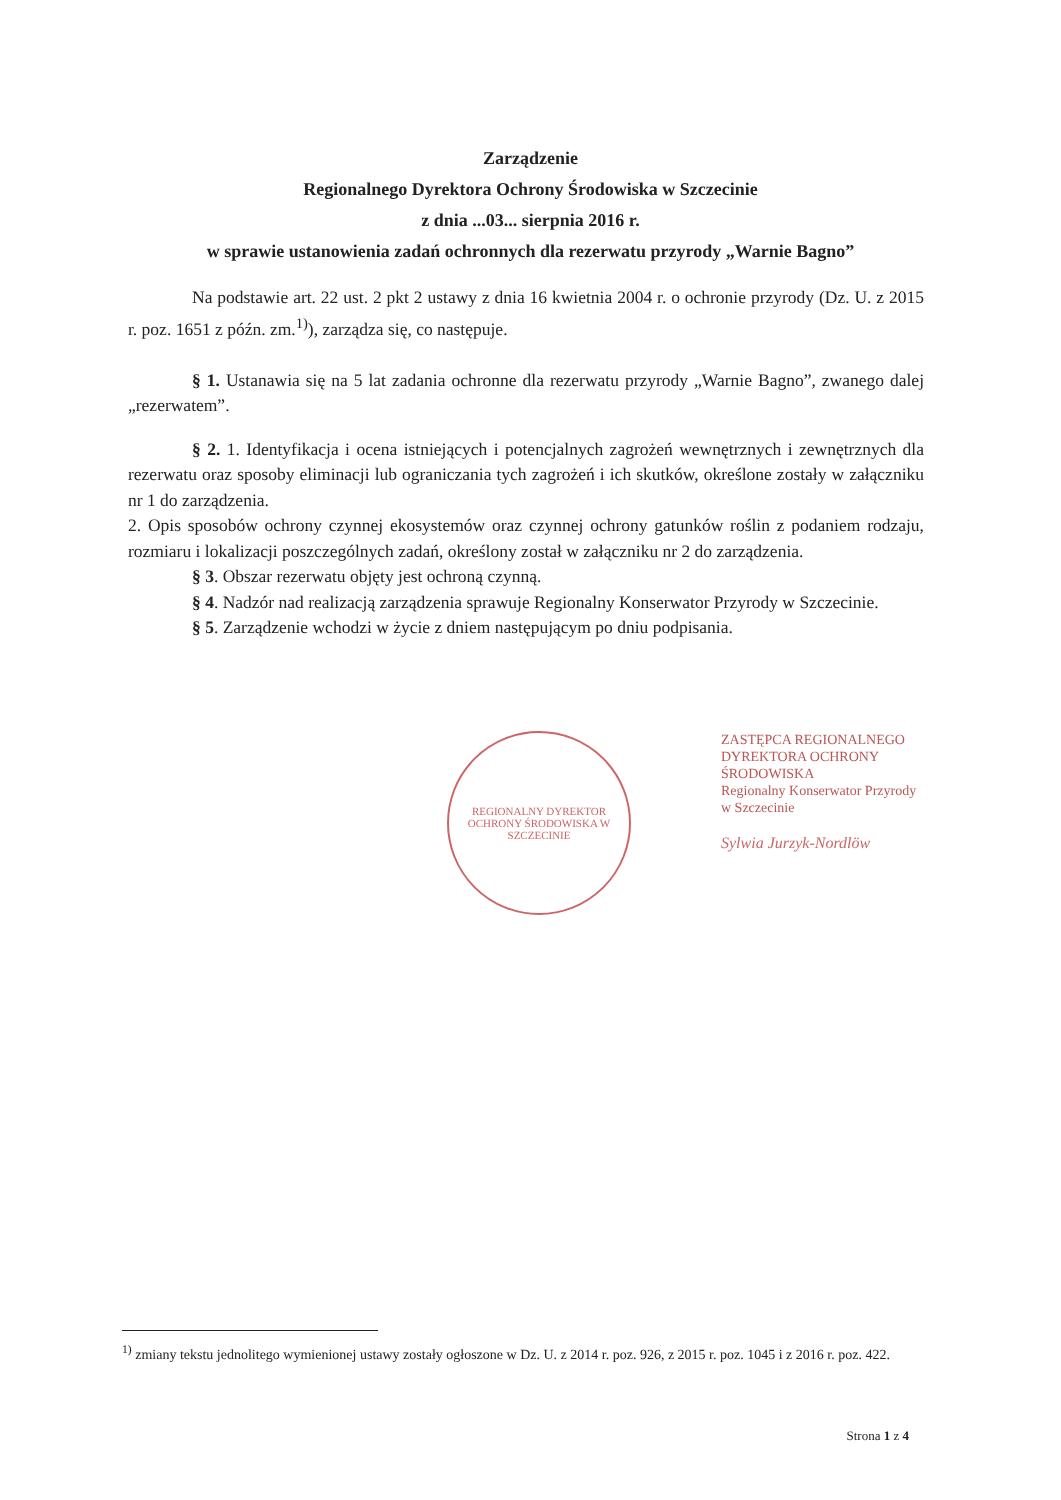Zarządzenie
Regionalnego Dyrektora Ochrony Środowiska w Szczecinie
z dnia ...03... sierpnia 2016 r.
w sprawie ustanowienia zadań ochronnych dla rezerwatu przyrody „Warnie Bagno”
Na podstawie art. 22 ust. 2 pkt 2 ustawy z dnia 16 kwietnia 2004 r. o ochronie przyrody (Dz. U. z 2015 r. poz. 1651 z późn. zm.<sup>1)</sup>), zarządza się, co następuje.
§ 1. Ustanawia się na 5 lat zadania ochronne dla rezerwatu przyrody „Warnie Bagno”, zwanego dalej „rezerwatem”.
§ 2. 1. Identyfikacja i ocena istniejących i potencjalnych zagrożeń wewnętrznych i zewnętrznych dla rezerwatu oraz sposoby eliminacji lub ograniczania tych zagrożeń i ich skutków, określone zostały w załączniku nr 1 do zarządzenia.
2. Opis sposobów ochrony czynnej ekosystemów oraz czynnej ochrony gatunków roślin z podaniem rodzaju, rozmiaru i lokalizacji poszczególnych zadań, określony został w załączniku nr 2 do zarządzenia.
§ 3. Obszar rezerwatu objęty jest ochroną czynną.
§ 4. Nadzór nad realizacją zarządzenia sprawuje Regionalny Konserwator Przyrody w Szczecinie.
§ 5. Zarządzenie wchodzi w życie z dniem następującym po dniu podpisania.
REGIONALNY DYREKTOR OCHRONY ŚRODOWISKA W SZCZECINIE
ZASTĘPCA REGIONALNEGO DYREKTORA OCHRONY ŚRODOWISKA
Regionalny Konserwator Przyrody
w Szczecinie
Sylwia Jurzyk-Nordlöw
<sup>1)</sup> zmiany tekstu jednolitego wymienionej ustawy zostały ogłoszone w Dz. U. z 2014 r. poz. 926, z 2015 r. poz. 1045 i z 2016 r. poz. 422.
Strona 1 z 4